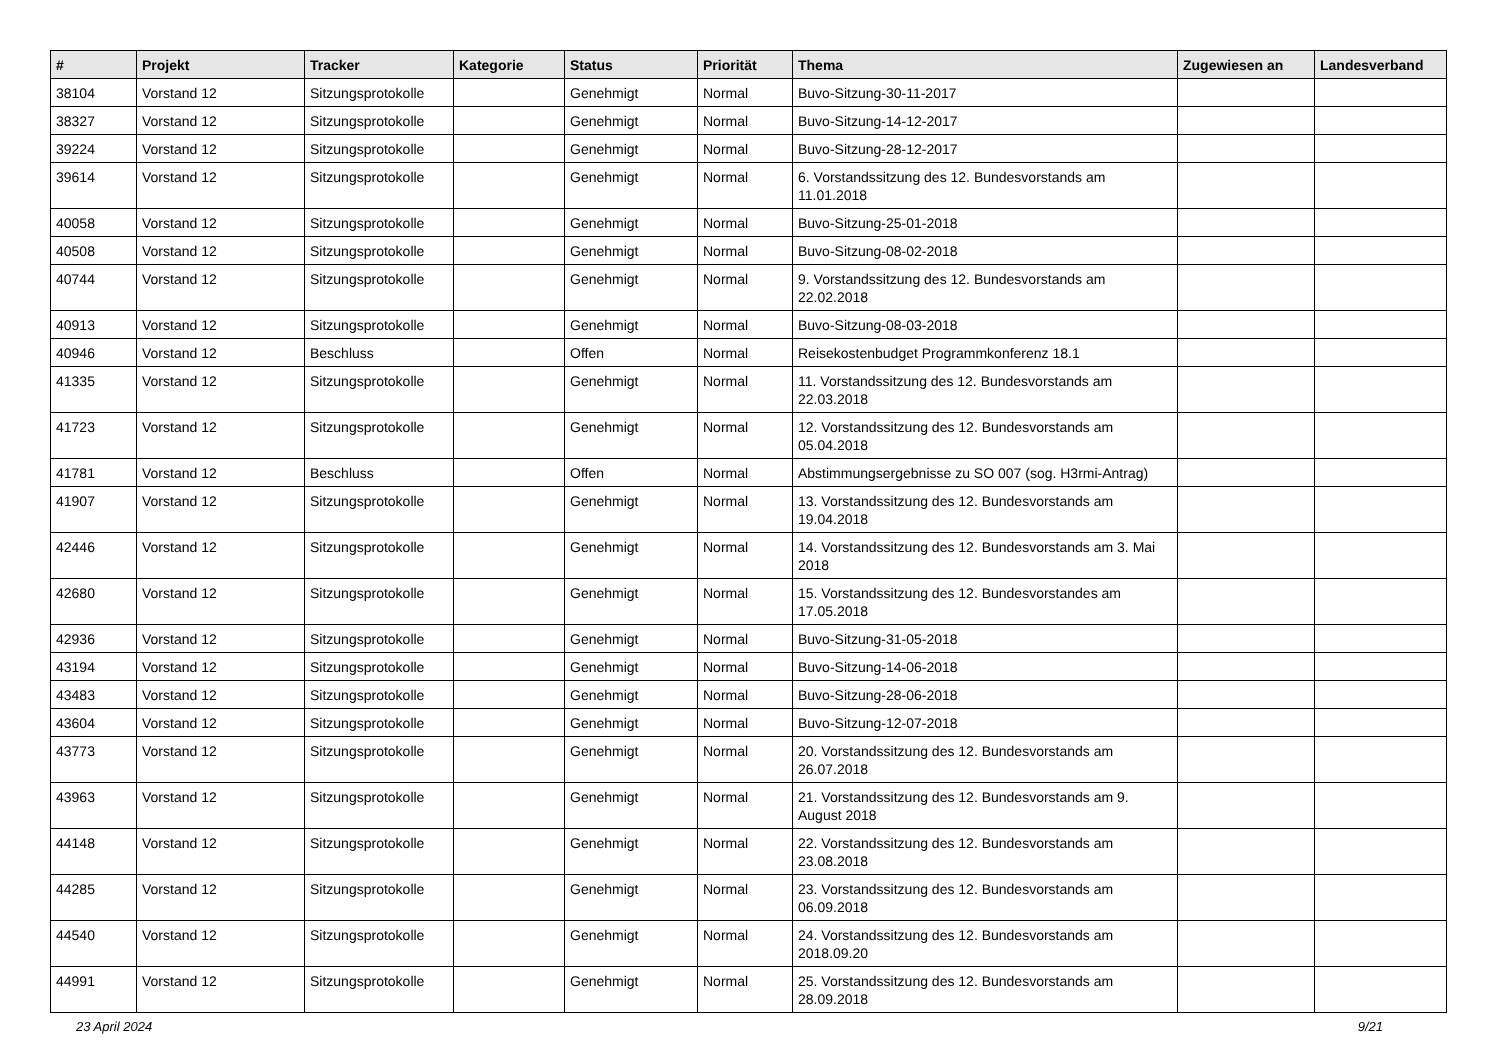| # | Projekt | Tracker | Kategorie | Status | Priorität | Thema | Zugewiesen an | Landesverband |
| --- | --- | --- | --- | --- | --- | --- | --- | --- |
| 38104 | Vorstand 12 | Sitzungsprotokolle | | Genehmigt | Normal | Buvo-Sitzung-30-11-2017 | | |
| 38327 | Vorstand 12 | Sitzungsprotokolle | | Genehmigt | Normal | Buvo-Sitzung-14-12-2017 | | |
| 39224 | Vorstand 12 | Sitzungsprotokolle | | Genehmigt | Normal | Buvo-Sitzung-28-12-2017 | | |
| 39614 | Vorstand 12 | Sitzungsprotokolle | | Genehmigt | Normal | 6. Vorstandssitzung des 12. Bundesvorstands am 11.01.2018 | | |
| 40058 | Vorstand 12 | Sitzungsprotokolle | | Genehmigt | Normal | Buvo-Sitzung-25-01-2018 | | |
| 40508 | Vorstand 12 | Sitzungsprotokolle | | Genehmigt | Normal | Buvo-Sitzung-08-02-2018 | | |
| 40744 | Vorstand 12 | Sitzungsprotokolle | | Genehmigt | Normal | 9. Vorstandssitzung des 12. Bundesvorstands am 22.02.2018 | | |
| 40913 | Vorstand 12 | Sitzungsprotokolle | | Genehmigt | Normal | Buvo-Sitzung-08-03-2018 | | |
| 40946 | Vorstand 12 | Beschluss | | Offen | Normal | Reisekostenbudget Programmkonferenz 18.1 | | |
| 41335 | Vorstand 12 | Sitzungsprotokolle | | Genehmigt | Normal | 11. Vorstandssitzung des 12. Bundesvorstands am 22.03.2018 | | |
| 41723 | Vorstand 12 | Sitzungsprotokolle | | Genehmigt | Normal | 12. Vorstandssitzung des 12. Bundesvorstands am 05.04.2018 | | |
| 41781 | Vorstand 12 | Beschluss | | Offen | Normal | Abstimmungsergebnisse zu SO 007 (sog. H3rmi-Antrag) | | |
| 41907 | Vorstand 12 | Sitzungsprotokolle | | Genehmigt | Normal | 13. Vorstandssitzung des 12. Bundesvorstands am 19.04.2018 | | |
| 42446 | Vorstand 12 | Sitzungsprotokolle | | Genehmigt | Normal | 14. Vorstandssitzung des 12. Bundesvorstands am 3. Mai 2018 | | |
| 42680 | Vorstand 12 | Sitzungsprotokolle | | Genehmigt | Normal | 15. Vorstandssitzung des 12. Bundesvorstandes am 17.05.2018 | | |
| 42936 | Vorstand 12 | Sitzungsprotokolle | | Genehmigt | Normal | Buvo-Sitzung-31-05-2018 | | |
| 43194 | Vorstand 12 | Sitzungsprotokolle | | Genehmigt | Normal | Buvo-Sitzung-14-06-2018 | | |
| 43483 | Vorstand 12 | Sitzungsprotokolle | | Genehmigt | Normal | Buvo-Sitzung-28-06-2018 | | |
| 43604 | Vorstand 12 | Sitzungsprotokolle | | Genehmigt | Normal | Buvo-Sitzung-12-07-2018 | | |
| 43773 | Vorstand 12 | Sitzungsprotokolle | | Genehmigt | Normal | 20. Vorstandssitzung des 12. Bundesvorstands am 26.07.2018 | | |
| 43963 | Vorstand 12 | Sitzungsprotokolle | | Genehmigt | Normal | 21. Vorstandssitzung des 12. Bundesvorstands am 9. August 2018 | | |
| 44148 | Vorstand 12 | Sitzungsprotokolle | | Genehmigt | Normal | 22. Vorstandssitzung des 12. Bundesvorstands am 23.08.2018 | | |
| 44285 | Vorstand 12 | Sitzungsprotokolle | | Genehmigt | Normal | 23. Vorstandssitzung des 12. Bundesvorstands am 06.09.2018 | | |
| 44540 | Vorstand 12 | Sitzungsprotokolle | | Genehmigt | Normal | 24. Vorstandssitzung des 12. Bundesvorstands am 2018.09.20 | | |
| 44991 | Vorstand 12 | Sitzungsprotokolle | | Genehmigt | Normal | 25. Vorstandssitzung des 12. Bundesvorstands am 28.09.2018 | | |
23 April 2024 9/21